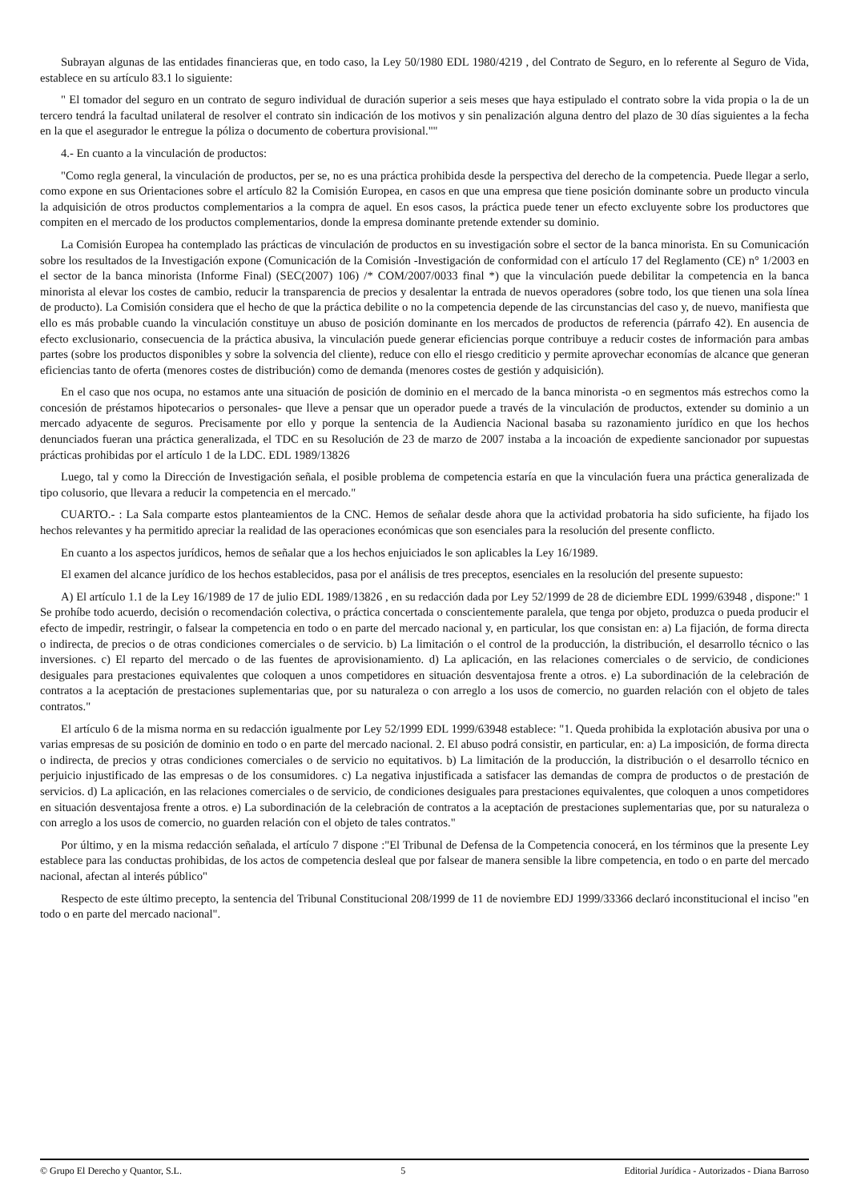Subrayan algunas de las entidades financieras que, en todo caso, la Ley 50/1980 EDL 1980/4219 , del Contrato de Seguro, en lo referente al Seguro de Vida, establece en su artículo 83.1 lo siguiente:
" El tomador del seguro en un contrato de seguro individual de duración superior a seis meses que haya estipulado el contrato sobre la vida propia o la de un tercero tendrá la facultad unilateral de resolver el contrato sin indicación de los motivos y sin penalización alguna dentro del plazo de 30 días siguientes a la fecha en la que el asegurador le entregue la póliza o documento de cobertura provisional.""
4.- En cuanto a la vinculación de productos:
"Como regla general, la vinculación de productos, per se, no es una práctica prohibida desde la perspectiva del derecho de la competencia. Puede llegar a serlo, como expone en sus Orientaciones sobre el artículo 82 la Comisión Europea, en casos en que una empresa que tiene posición dominante sobre un producto vincula la adquisición de otros productos complementarios a la compra de aquel. En esos casos, la práctica puede tener un efecto excluyente sobre los productores que compiten en el mercado de los productos complementarios, donde la empresa dominante pretende extender su dominio.
La Comisión Europea ha contemplado las prácticas de vinculación de productos en su investigación sobre el sector de la banca minorista. En su Comunicación sobre los resultados de la Investigación expone (Comunicación de la Comisión -Investigación de conformidad con el artículo 17 del Reglamento (CE) n° 1/2003 en el sector de la banca minorista (Informe Final) (SEC(2007) 106) /* COM/2007/0033 final *) que la vinculación puede debilitar la competencia en la banca minorista al elevar los costes de cambio, reducir la transparencia de precios y desalentar la entrada de nuevos operadores (sobre todo, los que tienen una sola línea de producto). La Comisión considera que el hecho de que la práctica debilite o no la competencia depende de las circunstancias del caso y, de nuevo, manifiesta que ello es más probable cuando la vinculación constituye un abuso de posición dominante en los mercados de productos de referencia (párrafo 42). En ausencia de efecto exclusionario, consecuencia de la práctica abusiva, la vinculación puede generar eficiencias porque contribuye a reducir costes de información para ambas partes (sobre los productos disponibles y sobre la solvencia del cliente), reduce con ello el riesgo crediticio y permite aprovechar economías de alcance que generan eficiencias tanto de oferta (menores costes de distribución) como de demanda (menores costes de gestión y adquisición).
En el caso que nos ocupa, no estamos ante una situación de posición de dominio en el mercado de la banca minorista -o en segmentos más estrechos como la concesión de préstamos hipotecarios o personales- que lleve a pensar que un operador puede a través de la vinculación de productos, extender su dominio a un mercado adyacente de seguros. Precisamente por ello y porque la sentencia de la Audiencia Nacional basaba su razonamiento jurídico en que los hechos denunciados fueran una práctica generalizada, el TDC en su Resolución de 23 de marzo de 2007 instaba a la incoación de expediente sancionador por supuestas prácticas prohibidas por el artículo 1 de la LDC. EDL 1989/13826
Luego, tal y como la Dirección de Investigación señala, el posible problema de competencia estaría en que la vinculación fuera una práctica generalizada de tipo colusorio, que llevara a reducir la competencia en el mercado."
CUARTO.- : La Sala comparte estos planteamientos de la CNC. Hemos de señalar desde ahora que la actividad probatoria ha sido suficiente, ha fijado los hechos relevantes y ha permitido apreciar la realidad de las operaciones económicas que son esenciales para la resolución del presente conflicto.
En cuanto a los aspectos jurídicos, hemos de señalar que a los hechos enjuiciados le son aplicables la Ley 16/1989.
El examen del alcance jurídico de los hechos establecidos, pasa por el análisis de tres preceptos, esenciales en la resolución del presente supuesto:
A) El artículo 1.1 de la Ley 16/1989 de 17 de julio EDL 1989/13826 , en su redacción dada por Ley 52/1999 de 28 de diciembre EDL 1999/63948 , dispone:" 1 Se prohíbe todo acuerdo, decisión o recomendación colectiva, o práctica concertada o conscientemente paralela, que tenga por objeto, produzca o pueda producir el efecto de impedir, restringir, o falsear la competencia en todo o en parte del mercado nacional y, en particular, los que consistan en: a) La fijación, de forma directa o indirecta, de precios o de otras condiciones comerciales o de servicio. b) La limitación o el control de la producción, la distribución, el desarrollo técnico o las inversiones. c) El reparto del mercado o de las fuentes de aprovisionamiento. d) La aplicación, en las relaciones comerciales o de servicio, de condiciones desiguales para prestaciones equivalentes que coloquen a unos competidores en situación desventajosa frente a otros. e) La subordinación de la celebración de contratos a la aceptación de prestaciones suplementarias que, por su naturaleza o con arreglo a los usos de comercio, no guarden relación con el objeto de tales contratos."
El artículo 6 de la misma norma en su redacción igualmente por Ley 52/1999 EDL 1999/63948 establece: "1. Queda prohibida la explotación abusiva por una o varias empresas de su posición de dominio en todo o en parte del mercado nacional. 2. El abuso podrá consistir, en particular, en: a) La imposición, de forma directa o indirecta, de precios y otras condiciones comerciales o de servicio no equitativos. b) La limitación de la producción, la distribución o el desarrollo técnico en perjuicio injustificado de las empresas o de los consumidores. c) La negativa injustificada a satisfacer las demandas de compra de productos o de prestación de servicios. d) La aplicación, en las relaciones comerciales o de servicio, de condiciones desiguales para prestaciones equivalentes, que coloquen a unos competidores en situación desventajosa frente a otros. e) La subordinación de la celebración de contratos a la aceptación de prestaciones suplementarias que, por su naturaleza o con arreglo a los usos de comercio, no guarden relación con el objeto de tales contratos."
Por último, y en la misma redacción señalada, el artículo 7 dispone :"El Tribunal de Defensa de la Competencia conocerá, en los términos que la presente Ley establece para las conductas prohibidas, de los actos de competencia desleal que por falsear de manera sensible la libre competencia, en todo o en parte del mercado nacional, afectan al interés público"
Respecto de este último precepto, la sentencia del Tribunal Constitucional 208/1999 de 11 de noviembre EDJ 1999/33366 declaró inconstitucional el inciso "en todo o en parte del mercado nacional".
© Grupo El Derecho y Quantor, S.L. 5 Editorial Jurídica - Autorizados - Diana Barroso